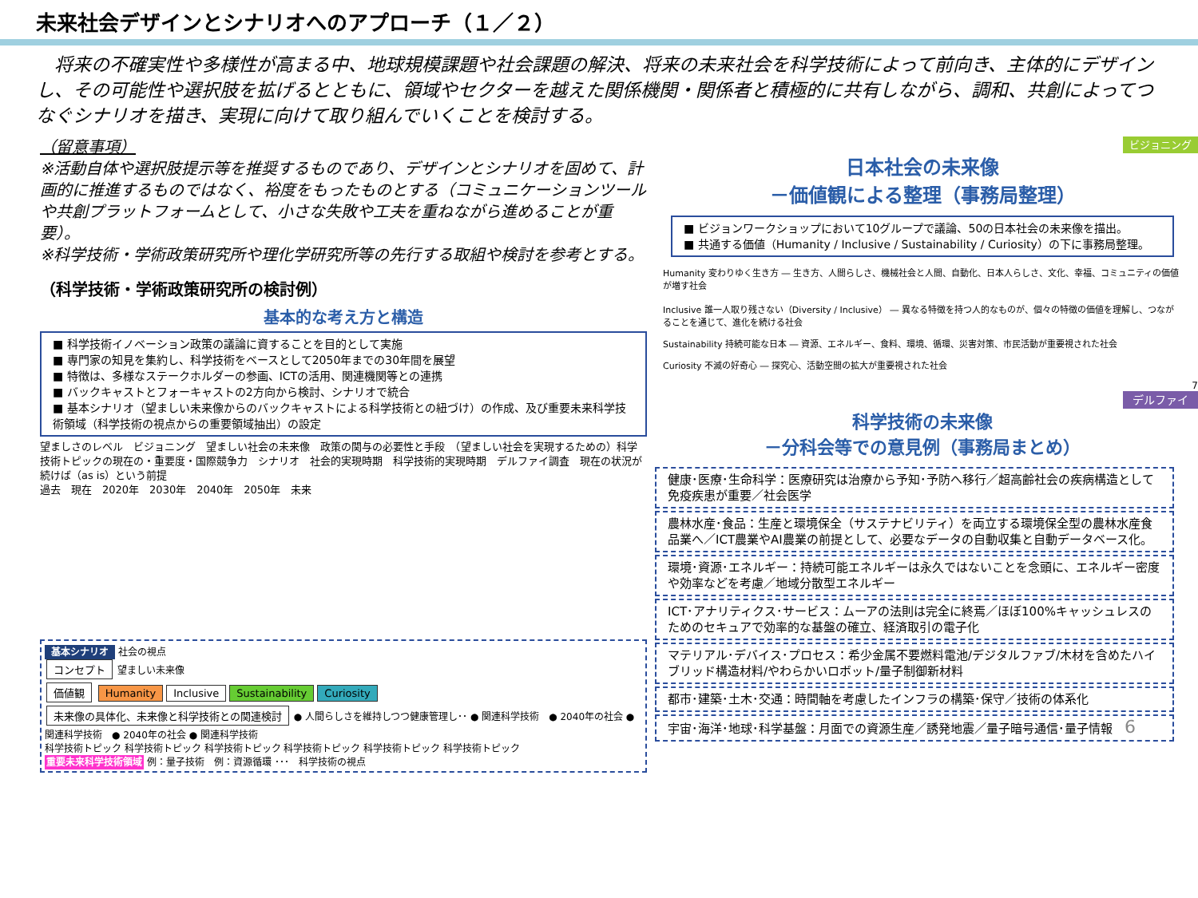未来社会デザインとシナリオへのアプローチ（１／２）
　将来の不確実性や多様性が高まる中、地球規模課題や社会課題の解決、将来の未来社会を科学技術によって前向き、主体的にデザインし、その可能性や選択肢を拡げるとともに、領域やセクターを越えた関係機関・関係者と積極的に共有しながら、調和、共創によってつなぐシナリオを描き、実現に向けて取り組んでいくことを検討する。
（留意事項）
※活動自体や選択肢提示等を推奨するものであり、デザインとシナリオを固めて、計画的に推進するものではなく、裕度をもったものとする（コミュニケーションツールや共創プラットフォームとして、小さな失敗や工夫を重ねながら進めることが重要）。
※科学技術・学術政策研究所や理化学研究所等の先行する取組や検討を参考とする。
（科学技術・学術政策研究所の検討例）
基本的な考え方と構造
■ 科学技術イノベーション政策の議論に資することを目的として実施
■ 専門家の知見を集約し、科学技術をベースとして2050年までの30年間を展望
■ 特徴は、多様なステークホルダーの参画、ICTの活用、関連機関等との連携
■ バックキャストとフォーキャストの2方向から検討、シナリオで統合
■ 基本シナリオ（望ましい未来像からのバックキャストによる科学技術との紐づけ）の作成、及び重要未来科学技術領域（科学技術の視点からの重要領域抽出）の設定
望ましさのレベル　ビジョニング　望ましい社会の未来像　政策の関与の必要性と手段　（望ましい社会を実現するための）科学技術トピックの現在の・重要度・国際競争力　シナリオ　社会的実現時期　科学技術的実現時期　デルファイ調査　現在の状況が続けば（as is）という前提
過去　現在　2020年　2030年　2040年　2050年　未来
基本シナリオ 社会の視点
コンセプト 望ましい未来像
価値観 Humanity Inclusive Sustainability Curiosity
未来像の具体化、未来像と科学技術との関連検討 ● 人間らしさを維持しつつ健康管理し･･ ● 関連科学技術　● 2040年の社会 ● 関連科学技術　● 2040年の社会 ● 関連科学技術
科学技術トピック 科学技術トピック 科学技術トピック 科学技術トピック 科学技術トピック 科学技術トピック
重要未来科学技術領域 例：量子技術　例：資源循環 ･･･　科学技術の視点
ビジョニング
日本社会の未来像
－価値観による整理（事務局整理）
■ ビジョンワークショップにおいて10グループで議論、50の日本社会の未来像を描出。
■ 共通する価値（Humanity / Inclusive / Sustainability / Curiosity）の下に事務局整理。
Humanity 変わりゆく生き方 ― 生き方、人間らしさ、機械社会と人間、自動化、日本人らしさ、文化、幸福、コミュニティの価値が増す社会
Inclusive 誰一人取り残さない（Diversity / Inclusive） ― 異なる特徴を持つ人的なものが、個々の特徴の価値を理解し、つながることを通じて、進化を続ける社会
Sustainability 持続可能な日本 ― 資源、エネルギー、食料、環境、循環、災害対策、市民活動が重要視された社会
Curiosity 不滅の好奇心 ― 探究心、活動空間の拡大が重要視された社会
7
デルファイ
科学技術の未来像
－分科会等での意見例（事務局まとめ）
健康･医療･生命科学：医療研究は治療から予知･予防へ移行／超高齢社会の疾病構造として免疫疾患が重要／社会医学
農林水産･食品：生産と環境保全（サステナビリティ）を両立する環境保全型の農林水産食品業へ／ICT農業やAI農業の前提として、必要なデータの自動収集と自動データベース化。
環境･資源･エネルギー：持続可能エネルギーは永久ではないことを念頭に、エネルギー密度や効率などを考慮／地域分散型エネルギー
ICT･アナリティクス･サービス：ムーアの法則は完全に終焉／ほぼ100%キャッシュレスのためのセキュアで効率的な基盤の確立、経済取引の電子化
マテリアル･デバイス･プロセス：希少金属不要燃料電池/デジタルファブ/木材を含めたハイブリッド構造材料/やわらかいロボット/量子制御新材料
都市･建築･土木･交通：時間軸を考慮したインフラの構築･保守／技術の体系化
宇宙･海洋･地球･科学基盤：月面での資源生産／誘発地震／量子暗号通信･量子情報　6